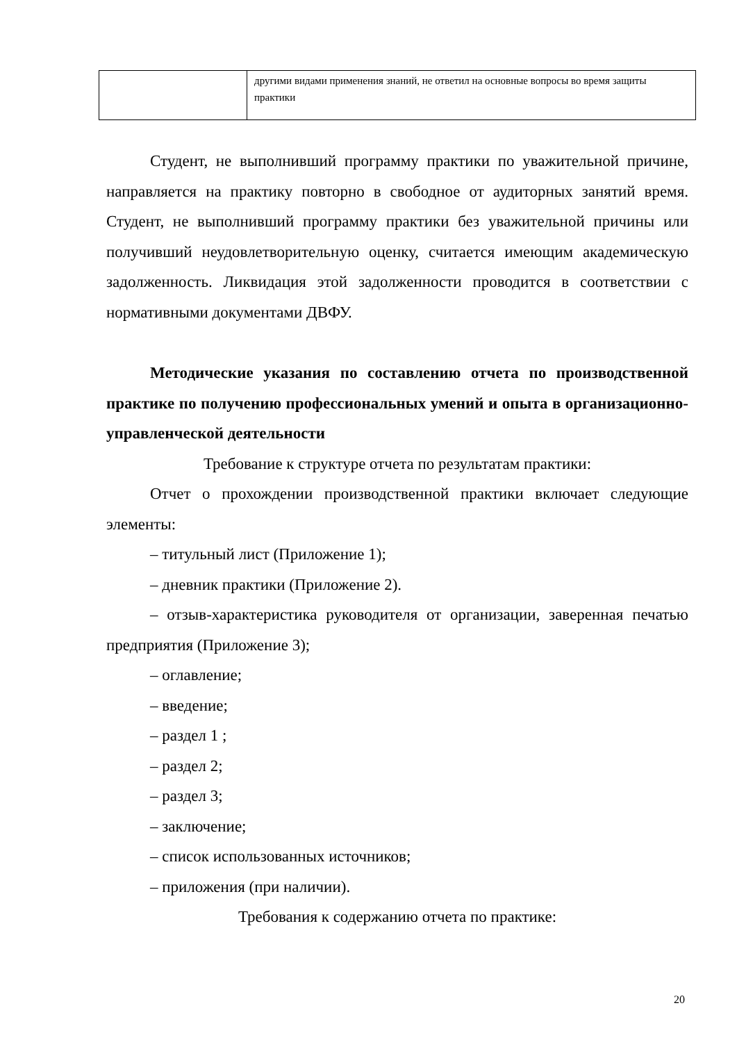| | другими видами применения знаний, не ответил на основные вопросы во время защиты практики |
Студент, не выполнивший программу практики по уважительной причине, направляется на практику повторно в свободное от аудиторных занятий время. Студент, не выполнивший программу практики без уважительной причины или получивший неудовлетворительную оценку, считается имеющим академическую задолженность. Ликвидация этой задолженности проводится в соответствии с нормативными документами ДВФУ.
Методические указания по составлению отчета по производственной практике по получению профессиональных умений и опыта в организационно-управленческой деятельности
Требование к структуре отчета по результатам практики:
Отчет о прохождении производственной практики включает следующие элементы:
– титульный лист (Приложение 1);
– дневник практики (Приложение 2).
– отзыв-характеристика руководителя от организации, заверенная печатью предприятия (Приложение 3);
– оглавление;
– введение;
– раздел 1 ;
– раздел 2;
– раздел 3;
– заключение;
– список использованных источников;
– приложения (при наличии).
Требования к содержанию отчета по практике:
20